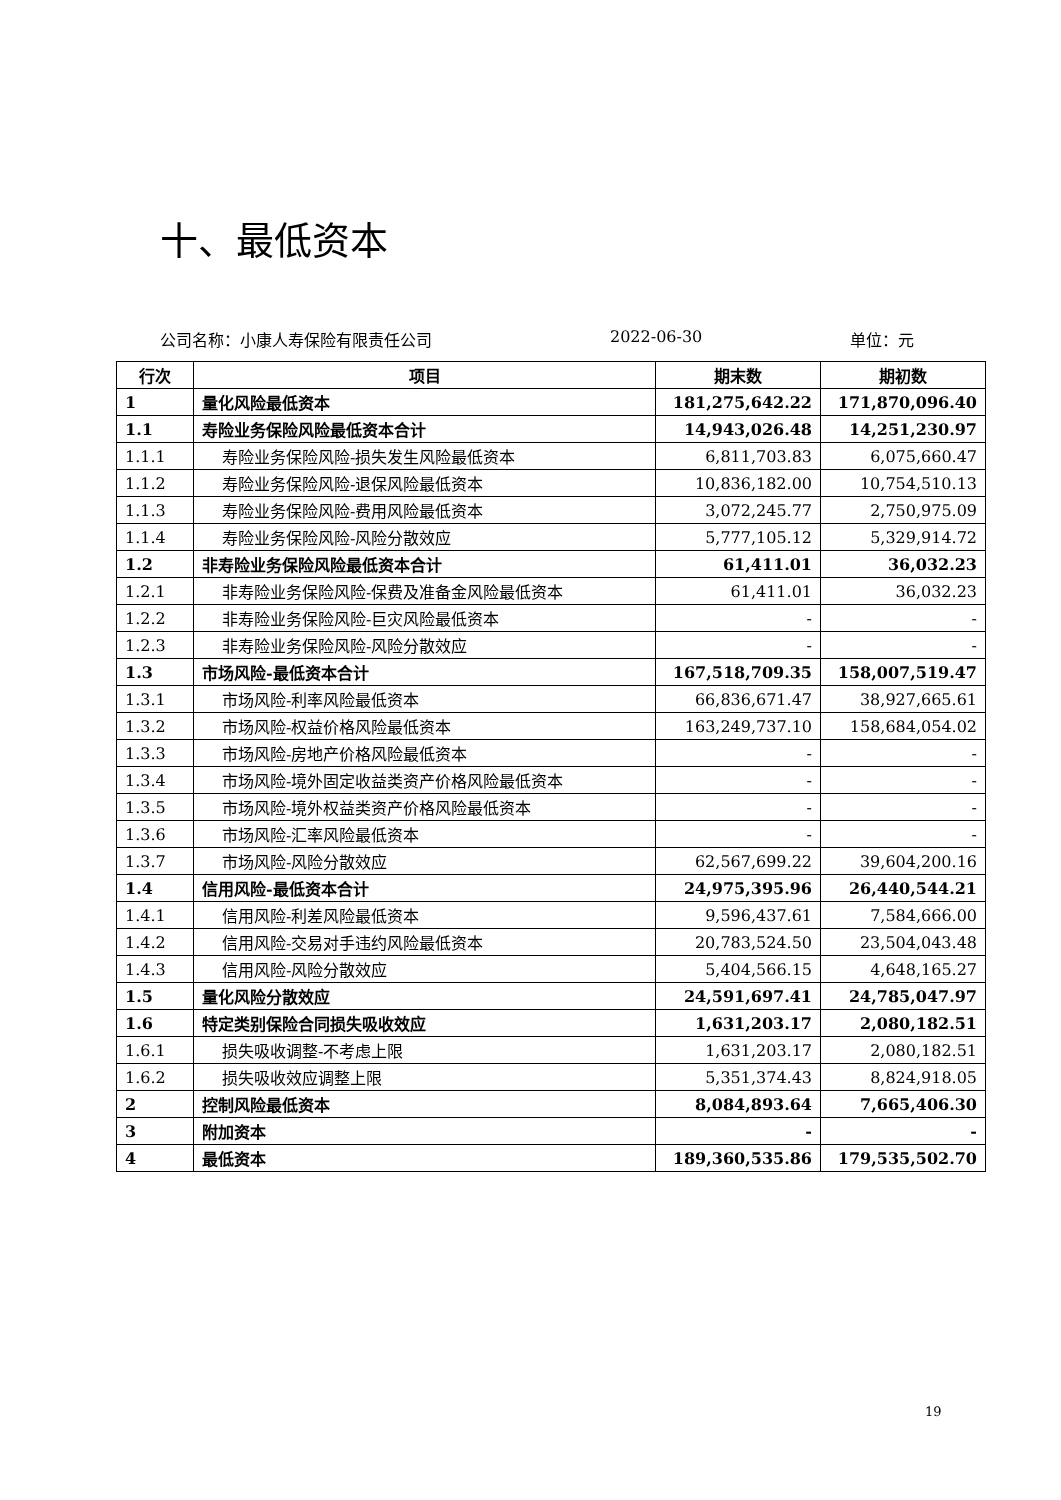十、最低资本
公司名称：小康人寿保险有限责任公司 2022-06-30 单位：元
| 行次 | 项目 | 期末数 | 期初数 |
| --- | --- | --- | --- |
| 1 | 量化风险最低资本 | 181,275,642.22 | 171,870,096.40 |
| 1.1 | 寿险业务保险风险最低资本合计 | 14,943,026.48 | 14,251,230.97 |
| 1.1.1 | 寿险业务保险风险-损失发生风险最低资本 | 6,811,703.83 | 6,075,660.47 |
| 1.1.2 | 寿险业务保险风险-退保风险最低资本 | 10,836,182.00 | 10,754,510.13 |
| 1.1.3 | 寿险业务保险风险-费用风险最低资本 | 3,072,245.77 | 2,750,975.09 |
| 1.1.4 | 寿险业务保险风险-风险分散效应 | 5,777,105.12 | 5,329,914.72 |
| 1.2 | 非寿险业务保险风险最低资本合计 | 61,411.01 | 36,032.23 |
| 1.2.1 | 非寿险业务保险风险-保费及准备金风险最低资本 | 61,411.01 | 36,032.23 |
| 1.2.2 | 非寿险业务保险风险-巨灾风险最低资本 | - | - |
| 1.2.3 | 非寿险业务保险风险-风险分散效应 | - | - |
| 1.3 | 市场风险-最低资本合计 | 167,518,709.35 | 158,007,519.47 |
| 1.3.1 | 市场风险-利率风险最低资本 | 66,836,671.47 | 38,927,665.61 |
| 1.3.2 | 市场风险-权益价格风险最低资本 | 163,249,737.10 | 158,684,054.02 |
| 1.3.3 | 市场风险-房地产价格风险最低资本 | - | - |
| 1.3.4 | 市场风险-境外固定收益类资产价格风险最低资本 | - | - |
| 1.3.5 | 市场风险-境外权益类资产价格风险最低资本 | - | - |
| 1.3.6 | 市场风险-汇率风险最低资本 | - | - |
| 1.3.7 | 市场风险-风险分散效应 | 62,567,699.22 | 39,604,200.16 |
| 1.4 | 信用风险-最低资本合计 | 24,975,395.96 | 26,440,544.21 |
| 1.4.1 | 信用风险-利差风险最低资本 | 9,596,437.61 | 7,584,666.00 |
| 1.4.2 | 信用风险-交易对手违约风险最低资本 | 20,783,524.50 | 23,504,043.48 |
| 1.4.3 | 信用风险-风险分散效应 | 5,404,566.15 | 4,648,165.27 |
| 1.5 | 量化风险分散效应 | 24,591,697.41 | 24,785,047.97 |
| 1.6 | 特定类别保险合同损失吸收效应 | 1,631,203.17 | 2,080,182.51 |
| 1.6.1 | 损失吸收调整-不考虑上限 | 1,631,203.17 | 2,080,182.51 |
| 1.6.2 | 损失吸收效应调整上限 | 5,351,374.43 | 8,824,918.05 |
| 2 | 控制风险最低资本 | 8,084,893.64 | 7,665,406.30 |
| 3 | 附加资本 | - | - |
| 4 | 最低资本 | 189,360,535.86 | 179,535,502.70 |
19